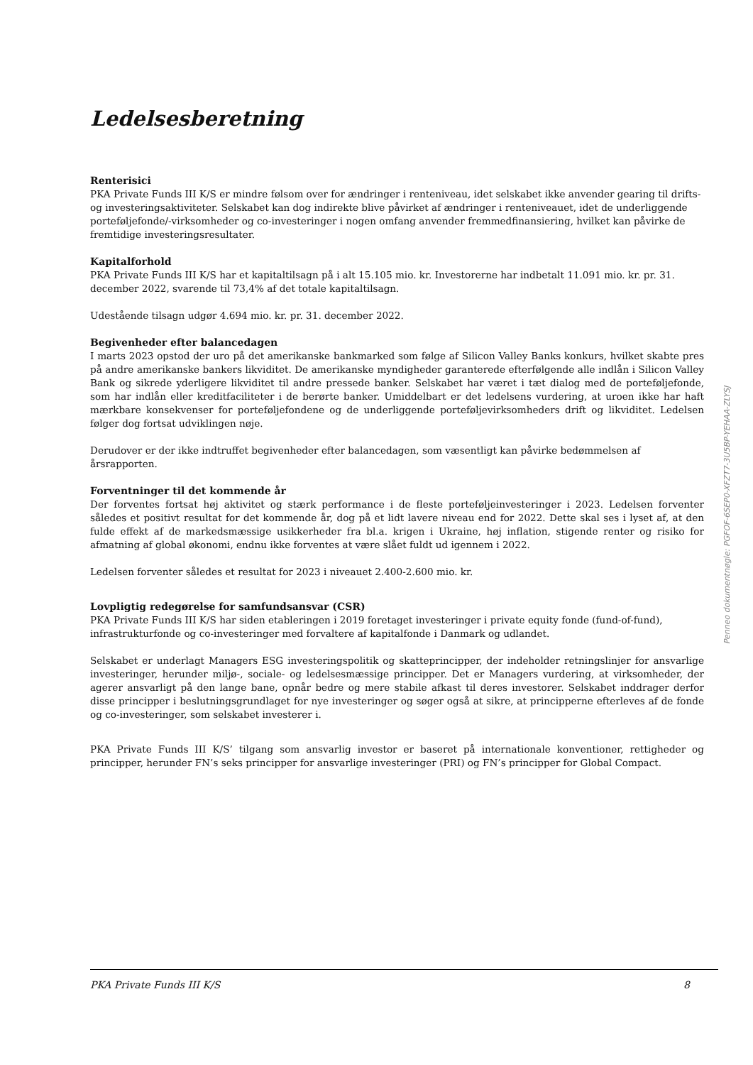Ledelsesberetning
Renterisici
PKA Private Funds III K/S er mindre følsom over for ændringer i renteniveau, idet selskabet ikke anvender gearing til drifts- og investeringsaktiviteter. Selskabet kan dog indirekte blive påvirket af ændringer i renteniveauet, idet de underliggende porteføljefonde/-virksomheder og co-investeringer i nogen omfang anvender fremmedfinansiering, hvilket kan påvirke de fremtidige investeringsresultater.
Kapitalforhold
PKA Private Funds III K/S har et kapitaltilsagn på i alt 15.105 mio. kr. Investorerne har indbetalt 11.091 mio. kr. pr. 31. december 2022, svarende til 73,4% af det totale kapitaltilsagn.
Udestående tilsagn udgør 4.694 mio. kr. pr. 31. december 2022.
Begivenheder efter balancedagen
I marts 2023 opstod der uro på det amerikanske bankmarked som følge af Silicon Valley Banks konkurs, hvilket skabte pres på andre amerikanske bankers likviditet. De amerikanske myndigheder garanterede efterfølgende alle indlån i Silicon Valley Bank og sikrede yderligere likviditet til andre pressede banker. Selskabet har været i tæt dialog med de porteføljefonde, som har indlån eller kreditfaciliteter i de berørte banker. Umiddelbart er det ledelsens vurdering, at uroen ikke har haft mærkbare konsekvenser for porteføljefondene og de underliggende porteføljevirksomheders drift og likviditet. Ledelsen følger dog fortsat udviklingen nøje.
Derudover er der ikke indtruffet begivenheder efter balancedagen, som væsentligt kan påvirke bedømmelsen af årsrapporten.
Forventninger til det kommende år
Der forventes fortsat høj aktivitet og stærk performance i de fleste porteføljeinvesteringer i 2023. Ledelsen forventer således et positivt resultat for det kommende år, dog på et lidt lavere niveau end for 2022. Dette skal ses i lyset af, at den fulde effekt af de markedsmæssige usikkerheder fra bl.a. krigen i Ukraine, høj inflation, stigende renter og risiko for afmatning af global økonomi, endnu ikke forventes at være slået fuldt ud igennem i 2022.
Ledelsen forventer således et resultat for 2023 i niveauet 2.400-2.600 mio. kr.
Lovpligtig redegørelse for samfundsansvar (CSR)
PKA Private Funds III K/S har siden etableringen i 2019 foretaget investeringer i private equity fonde (fund-of-fund), infrastrukturfonde og co-investeringer med forvaltere af kapitalfonde i Danmark og udlandet.
Selskabet er underlagt Managers ESG investeringspolitik og skatteprincipper, der indeholder retningslinjer for ansvarlige investeringer, herunder miljø-, sociale- og ledelsesmæssige principper. Det er Managers vurdering, at virksomheder, der agerer ansvarligt på den lange bane, opnår bedre og mere stabile afkast til deres investorer. Selskabet inddrager derfor disse principper i beslutningsgrundlaget for nye investeringer og søger også at sikre, at principperne efterleves af de fonde og co-investeringer, som selskabet investerer i.
PKA Private Funds III K/S’ tilgang som ansvarlig investor er baseret på internationale konventioner, rettigheder og principper, herunder FN’s seks principper for ansvarlige investeringer (PRI) og FN’s principper for Global Compact.
Penneo dokumentnøgle: PGFOF-6SEP0-XFZT7-3U5BP-YEHAA-ZLYSJ
PKA Private Funds III K/S 8